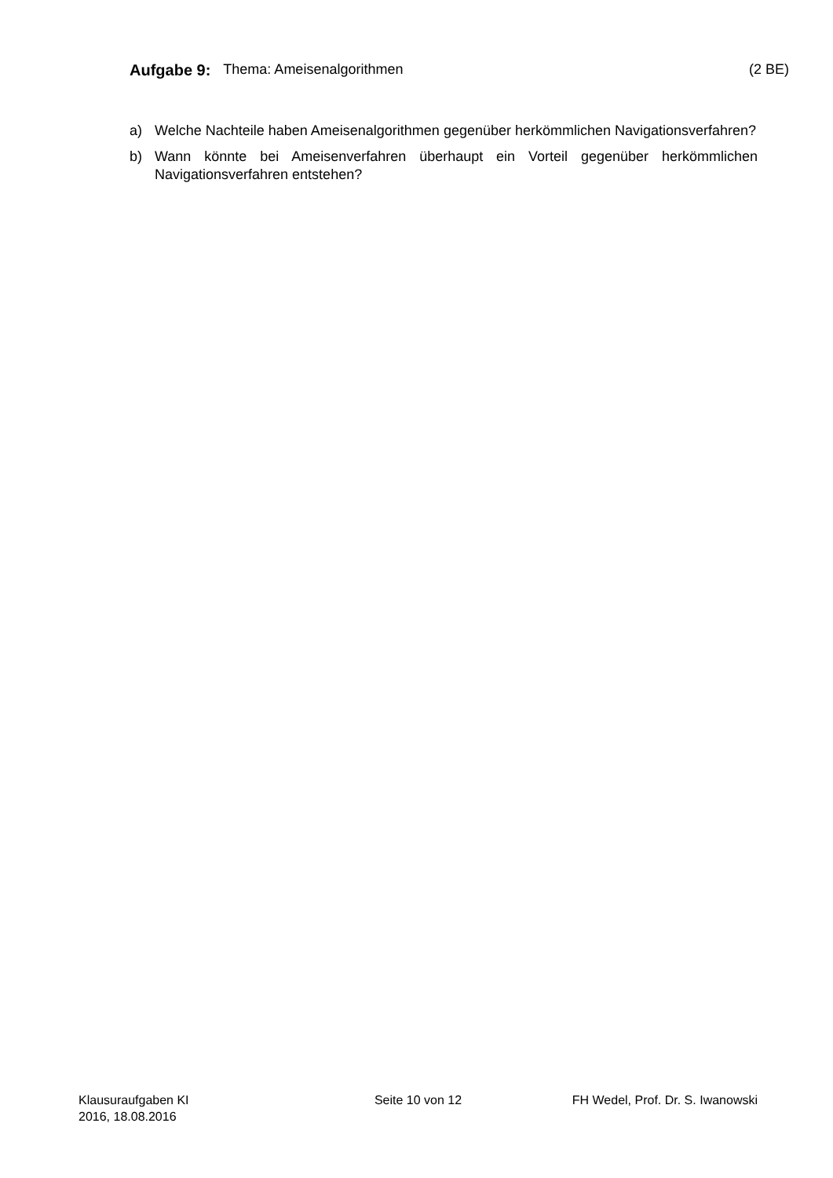Aufgabe 9: Thema: Ameisenalgorithmen (2 BE)
a) Welche Nachteile haben Ameisenalgorithmen gegenüber herkömmlichen Navigationsverfahren?
b) Wann könnte bei Ameisenverfahren überhaupt ein Vorteil gegenüber herkömmlichen Navigationsverfahren entstehen?
Klausuraufgaben KI
2016, 18.08.2016
Seite 10 von 12 FH Wedel, Prof. Dr. S. Iwanowski